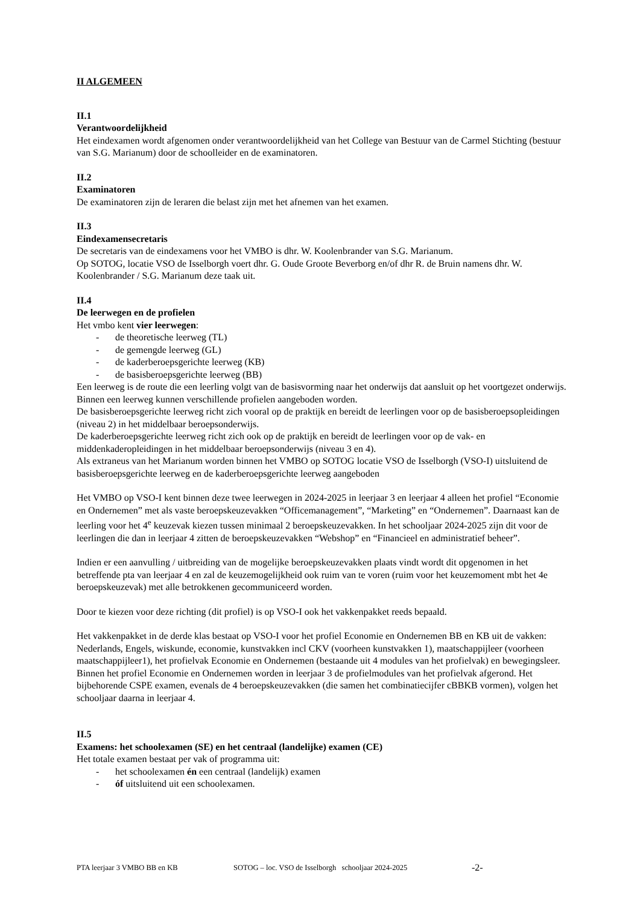II ALGEMEEN
II.1
Verantwoordelijkheid
Het eindexamen wordt afgenomen onder verantwoordelijkheid van het College van Bestuur van de Carmel Stichting (bestuur van S.G. Marianum) door de schoolleider en de examinatoren.
II.2
Examinatoren
De examinatoren zijn de leraren die belast zijn met het afnemen van het examen.
II.3
Eindexamensecretaris
De secretaris van de eindexamens voor het VMBO is dhr. W. Koolenbrander van S.G. Marianum.
Op SOTOG, locatie VSO de Isselborgh voert dhr. G. Oude Groote Beverborg en/of dhr R. de Bruin namens dhr. W. Koolenbrander / S.G. Marianum deze taak uit.
II.4
De leerwegen en de profielen
Het vmbo kent vier leerwegen:
- de theoretische leerweg (TL)
- de gemengde leerweg (GL)
- de kaderberoepsgerichte leerweg (KB)
- de basisberoepsgerichte leerweg (BB)
Een leerweg is de route die een leerling volgt van de basisvorming naar het onderwijs dat aansluit op het voortgezet onderwijs. Binnen een leerweg kunnen verschillende profielen aangeboden worden.
De basisberoepsgerichte leerweg richt zich vooral op de praktijk en bereidt de leerlingen voor op de basisberoepsopleidingen (niveau 2) in het middelbaar beroepsonderwijs.
De kaderberoepsgerichte leerweg richt zich ook op de praktijk en bereidt de leerlingen voor op de vak- en middenkaderopleidingen in het middelbaar beroepsonderwijs (niveau 3 en 4).
Als extraneus van het Marianum worden binnen het VMBO op SOTOG locatie VSO de Isselborgh (VSO-I) uitsluitend de basisberoepsgerichte leerweg en de kaderberoepsgerichte leerweg aangeboden
Het VMBO op VSO-I kent binnen deze twee leerwegen in 2024-2025 in leerjaar 3 en leerjaar 4 alleen het profiel “Economie en Ondernemen” met als vaste beroepskeuzevakken “Officemanagement”, “Marketing” en “Ondernemen”. Daarnaast kan de leerling voor het 4<sup>e</sup> keuzevak kiezen tussen minimaal 2 beroepskeuzevakken. In het schooljaar 2024-2025 zijn dit voor de leerlingen die dan in leerjaar 4 zitten de beroepskeuzevakken “Webshop” en “Financieel en administratief beheer”.
Indien er een aanvulling / uitbreiding van de mogelijke beroepskeuzevakken plaats vindt wordt dit opgenomen in het betreffende pta van leerjaar 4 en zal de keuzemogelijkheid ook ruim van te voren (ruim voor het keuzemoment mbt het 4e beroepskeuzevak) met alle betrokkenen gecommuniceerd worden.
Door te kiezen voor deze richting (dit profiel) is op VSO-I ook het vakkenpakket reeds bepaald.
Het vakkenpakket in de derde klas bestaat op VSO-I voor het profiel Economie en Ondernemen BB en KB uit de vakken: Nederlands, Engels, wiskunde, economie, kunstvakken incl CKV (voorheen kunstvakken 1), maatschappijleer (voorheen maatschappijleer1), het profielvak Economie en Ondernemen (bestaande uit 4 modules van het profielvak) en bewegingsleer.
Binnen het profiel Economie en Ondernemen worden in leerjaar 3 de profielmodules van het profielvak afgerond. Het bijbehorende CSPE examen, evenals de 4 beroepskeuzevakken (die samen het combinatiecijfer cBBKB vormen), volgen het schooljaar daarna in leerjaar 4.
II.5
Examens: het schoolexamen (SE) en het centraal (landelijke) examen (CE)
Het totale examen bestaat per vak of programma uit:
- het schoolexamen én een centraal (landelijk) examen
- óf uitsluitend uit een schoolexamen.
PTA leerjaar 3 VMBO BB en KB SOTOG – loc. VSO de Isselborgh schooljaar 2024-2025 -2-